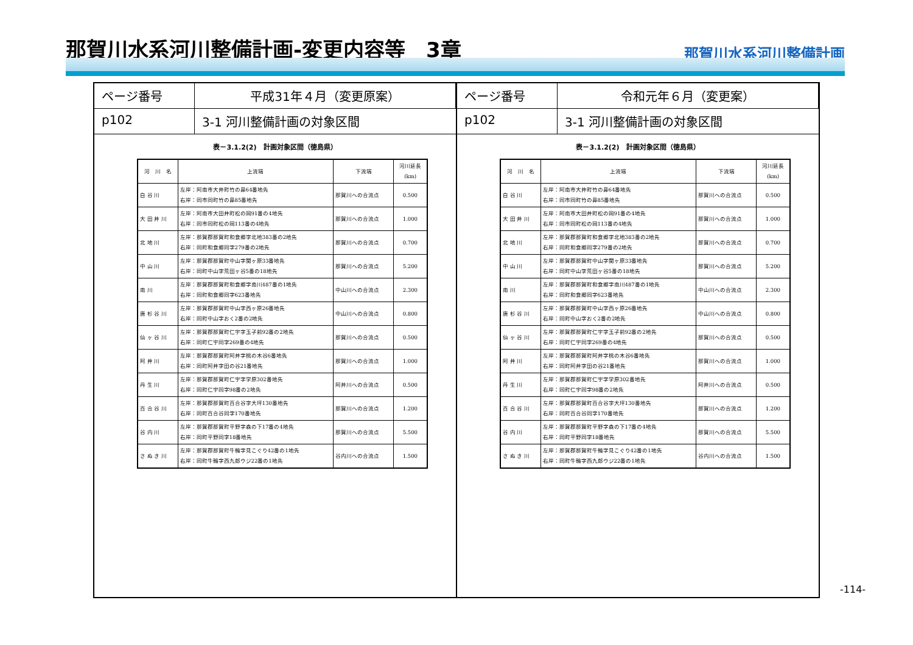那賀川水系河川整備計画-変更内容等　3章
那賀川水系河川整備計画
ページ番号
平成31年４月（変更原案）
p102
3-1 河川整備計画の対象区間
表－3.1.2(2)　計画対象区間（徳島県）
| 河 川 名 | 上流端 | 下流端 | 河川延長 (km) |
| --- | --- | --- | --- |
| 白 谷 川 | 左岸：阿南市大井町竹の鼻64番地先 右岸：同市同町竹の鼻85番地先 | 那賀川への合流点 | 0.500 |
| 大 田 井 川 | 左岸：阿南市大田井町松の岡91番の4地先 右岸：同市同町松の岡113番の4地先 | 那賀川への合流点 | 1.000 |
| 北 地 川 | 左岸：那賀郡那賀町和食郷字北地383番の2地先 右岸：同町和食郷同字279番の2地先 | 那賀川への合流点 | 0.700 |
| 中 山 川 | 左岸：那賀郡那賀町中山字関ヶ原33番地先 右岸：同町中山字荒田ヶ谷5番の18地先 | 那賀川への合流点 | 5.200 |
| 南 川 | 左岸：那賀郡那賀町和食郷字南川487番の1地先 右岸：同町和食郷同字623番地先 | 中山川への合流点 | 2.300 |
| 唐 杉 谷 川 | 左岸：那賀郡那賀町中山字西ヶ原26番地先 右岸：同町中山字おく2番の2地先 | 中山川への合流点 | 0.800 |
| 仙 ヶ 谷 川 | 左岸：那賀郡那賀町仁宇字玉子前92番の2地先 右岸：同町仁宇同字269番の4地先 | 那賀川への合流点 | 0.500 |
| 阿 井 川 | 左岸：那賀郡那賀町阿井字桃の木谷6番地先 右岸：同町阿井字田の谷21番地先 | 那賀川への合流点 | 1.000 |
| 丹 生 川 | 左岸：那賀郡那賀町仁宇字学原302番地先 右岸：同町仁宇同字98番の2地先 | 阿井川への合流点 | 0.500 |
| 百 合 谷 川 | 左岸：那賀郡那賀町百合谷字大坪130番地先 右岸：同町百合谷同字170番地先 | 那賀川への合流点 | 1.200 |
| 谷 内 川 | 左岸：那賀郡那賀町平野字森の下17番の4地先 右岸：同町平野同字18番地先 | 那賀川への合流点 | 5.500 |
| さ ぬ き 川 | 左岸：那賀郡那賀町牛輪字見こぐり42番の1地先 右岸：同町牛輪字西九郎ウジ22番の1地先 | 谷内川への合流点 | 1.500 |
ページ番号
令和元年６月（変更案）
p102
3-1 河川整備計画の対象区間
表－3.1.2(2)　計画対象区間（徳島県）
| 河 川 名 | 上流端 | 下流端 | 河川延長 (km) |
| --- | --- | --- | --- |
| 白 谷 川 | 左岸：阿南市大井町竹の鼻64番地先 右岸：同市同町竹の鼻85番地先 | 那賀川への合流点 | 0.500 |
| 大 田 井 川 | 左岸：阿南市大田井町松の岡91番の4地先 右岸：同市同町松の岡113番の4地先 | 那賀川への合流点 | 1.000 |
| 北 地 川 | 左岸：那賀郡那賀町和食郷字北地383番の2地先 右岸：同町和食郷同字279番の2地先 | 那賀川への合流点 | 0.700 |
| 中 山 川 | 左岸：那賀郡那賀町中山字関ヶ原33番地先 右岸：同町中山字荒田ヶ谷5番の18地先 | 那賀川への合流点 | 5.200 |
| 南 川 | 左岸：那賀郡那賀町和食郷字南川487番の1地先 右岸：同町和食郷同字623番地先 | 中山川への合流点 | 2.300 |
| 唐 杉 谷 川 | 左岸：那賀郡那賀町中山字西ヶ原26番地先 右岸：同町中山字おく2番の2地先 | 中山川への合流点 | 0.800 |
| 仙 ヶ 谷 川 | 左岸：那賀郡那賀町仁宇字玉子前92番の2地先 右岸：同町仁宇同字269番の4地先 | 那賀川への合流点 | 0.500 |
| 阿 井 川 | 左岸：那賀郡那賀町阿井字桃の木谷6番地先 右岸：同町阿井字田の谷21番地先 | 那賀川への合流点 | 1.000 |
| 丹 生 川 | 左岸：那賀郡那賀町仁宇字学原302番地先 右岸：同町仁宇同字98番の2地先 | 阿井川への合流点 | 0.500 |
| 百 合 谷 川 | 左岸：那賀郡那賀町百合谷字大坪130番地先 右岸：同町百合谷同字170番地先 | 那賀川への合流点 | 1.200 |
| 谷 内 川 | 左岸：那賀郡那賀町平野字森の下17番の4地先 右岸：同町平野同字18番地先 | 那賀川への合流点 | 5.500 |
| さ ぬ き 川 | 左岸：那賀郡那賀町牛輪字見こぐり42番の1地先 右岸：同町牛輪字西九郎ウジ22番の1地先 | 谷内川への合流点 | 1.500 |
-114-